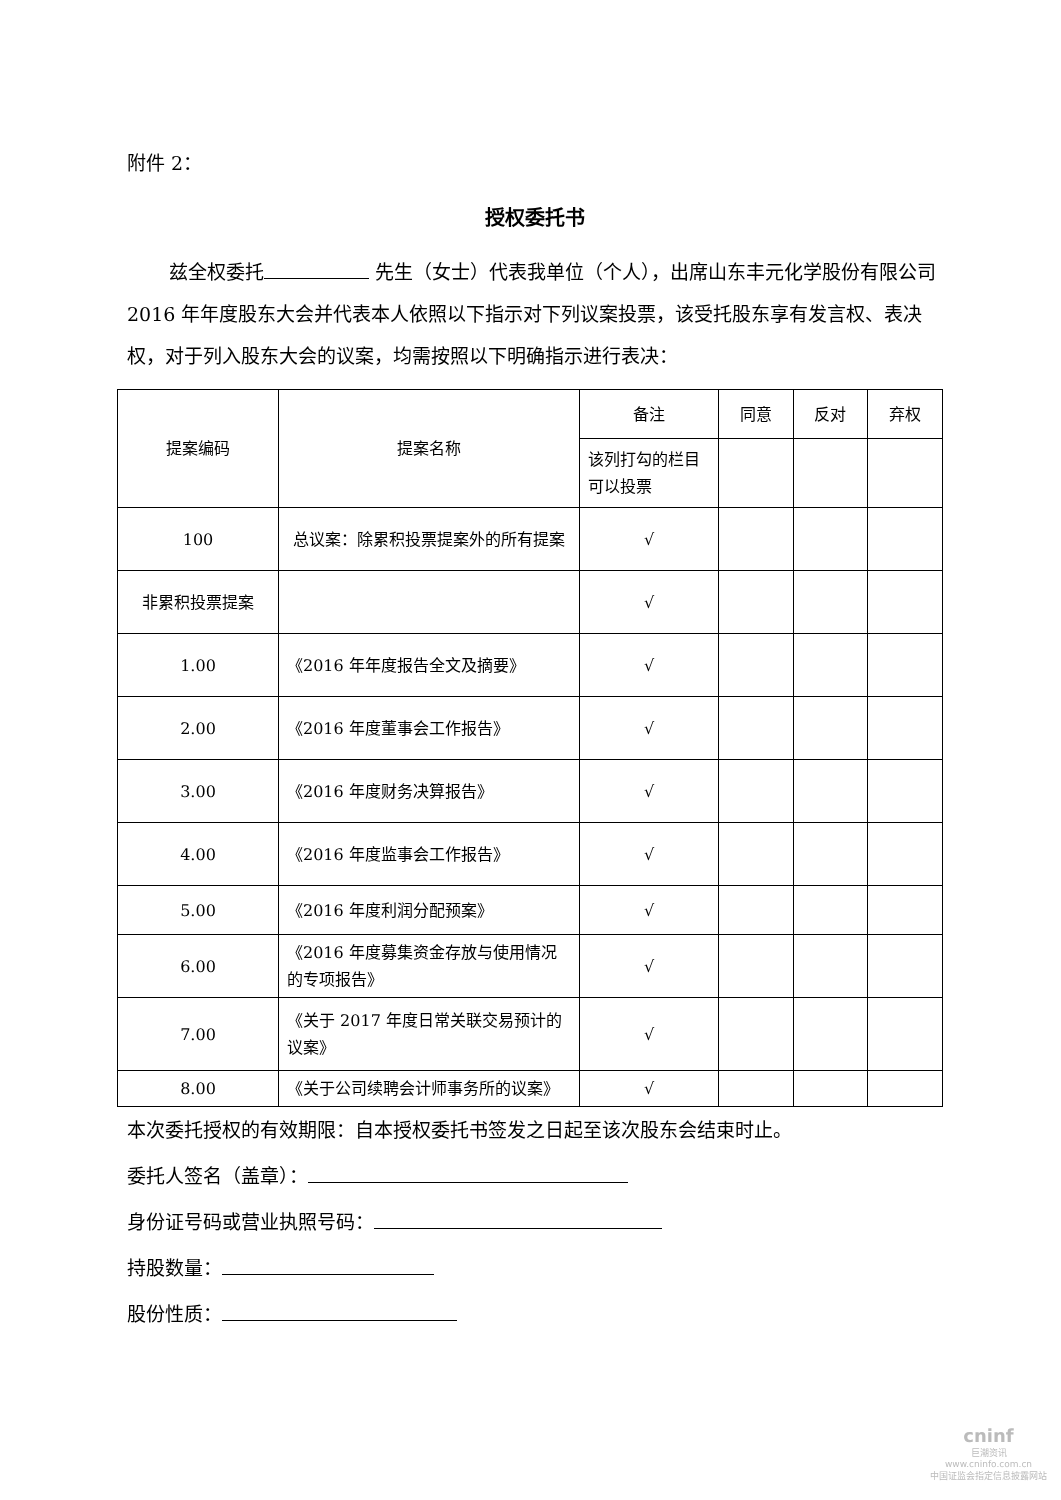附件 2：
授权委托书
兹全权委托 先生（女士）代表我单位（个人），出席山东丰元化学股份有限公司 2016 年年度股东大会并代表本人依照以下指示对下列议案投票，该受托股东享有发言权、表决权，对于列入股东大会的议案，均需按照以下明确指示进行表决：
| 提案编码 | 提案名称 | 备注 | 同意 | 反对 | 弃权 |
| --- | --- | --- | --- | --- | --- |
| | | 该列打勾的栏目可以投票 | | | |
| 100 | 总议案：除累积投票提案外的所有提案 | √ | | | |
| 非累积投票提案 | | √ | | | |
| 1.00 | 《2016 年年度报告全文及摘要》 | √ | | | |
| 2.00 | 《2016 年度董事会工作报告》 | √ | | | |
| 3.00 | 《2016 年度财务决算报告》 | √ | | | |
| 4.00 | 《2016 年度监事会工作报告》 | √ | | | |
| 5.00 | 《2016 年度利润分配预案》 | √ | | | |
| 6.00 | 《2016 年度募集资金存放与使用情况的专项报告》 | √ | | | |
| 7.00 | 《关于 2017 年度日常关联交易预计的议案》 | √ | | | |
| 8.00 | 《关于公司续聘会计师事务所的议案》 | √ | | | |
本次委托授权的有效期限：自本授权委托书签发之日起至该次股东会结束时止。
委托人签名（盖章）：
身份证号码或营业执照号码：
持股数量：
股份性质：
cninf
巨潮资讯
www.cninfo.com.cn
中国证监会指定信息披露网站